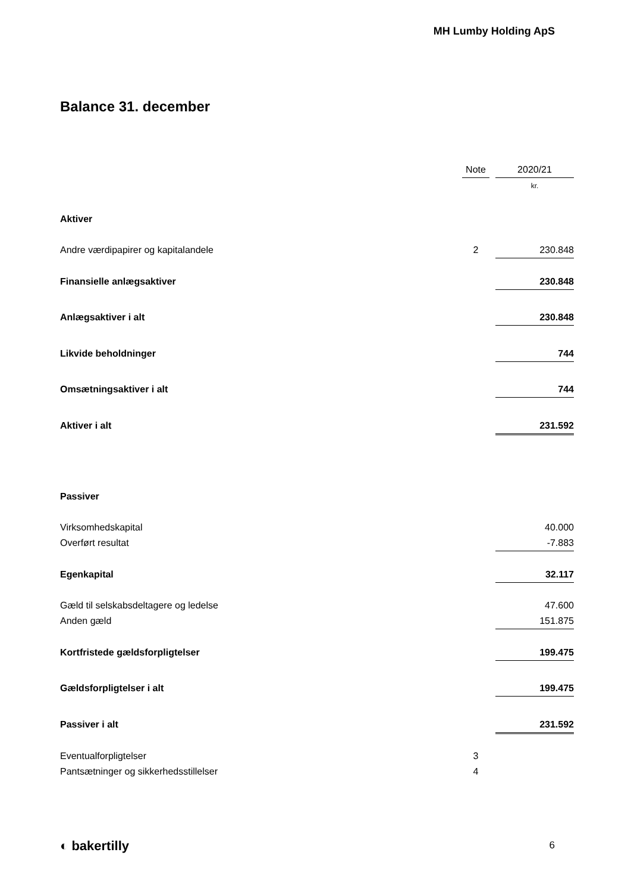MH Lumby Holding ApS
Balance 31. december
| | Note | | 2020/21 |
| --- | --- | --- | --- |
| | | | kr. |
| Aktiver | | | |
| Andre værdipapirer og kapitalandele | 2 | | 230.848 |
| Finansielle anlægsaktiver | | | 230.848 |
| Anlægsaktiver i alt | | | 230.848 |
| Likvide beholdninger | | | 744 |
| Omsætningsaktiver i alt | | | 744 |
| Aktiver i alt | | | 231.592 |
| Passiver | | | |
| Virksomhedskapital | | | 40.000 |
| Overført resultat | | | -7.883 |
| Egenkapital | | | 32.117 |
| Gæld til selskabsdeltagere og ledelse | | | 47.600 |
| Anden gæld | | | 151.875 |
| Kortfristede gældsforpligtelser | | | 199.475 |
| Gældsforpligtelser i alt | | | 199.475 |
| Passiver i alt | | | 231.592 |
| Eventualforpligtelser | 3 | | |
| Pantsætninger og sikkerhedsstillelser | 4 | | |
◐ bakertilly 6